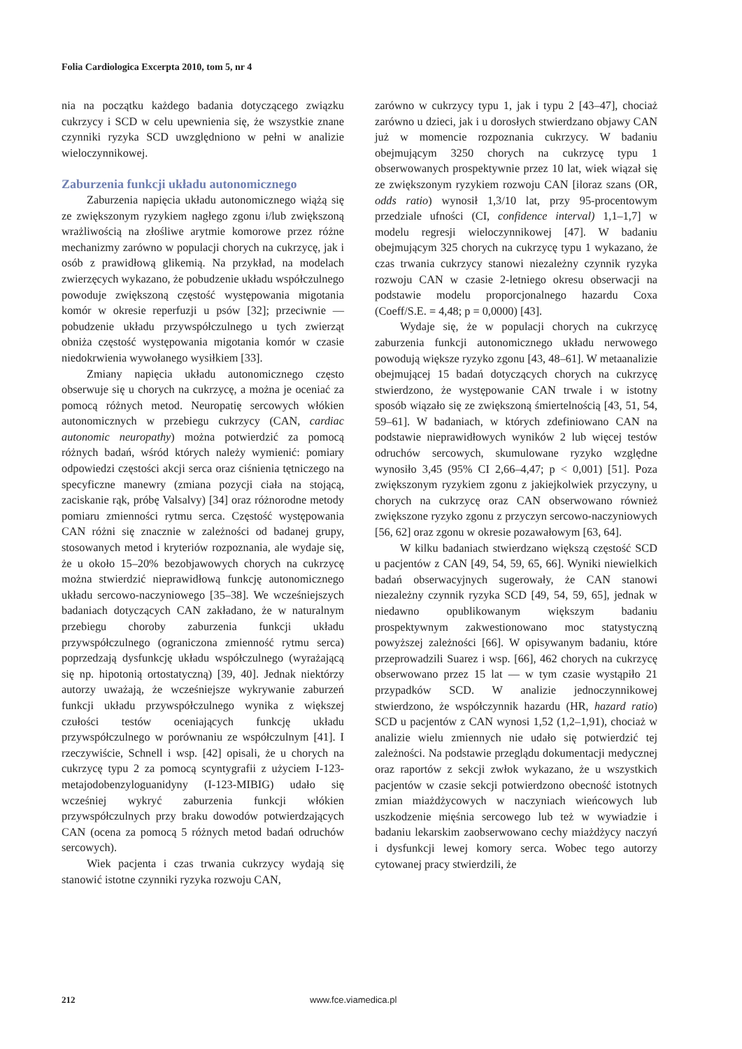Folia Cardiologica Excerpta 2010, tom 5, nr 4
nia na początku każdego badania dotyczącego związku cukrzycy i SCD w celu upewnienia się, że wszystkie znane czynniki ryzyka SCD uwzględniono w pełni w analizie wieloczynnikowej.
Zaburzenia funkcji układu autonomicznego
Zaburzenia napięcia układu autonomicznego wiążą się ze zwiększonym ryzykiem nagłego zgonu i/lub zwiększoną wrażliwością na złośliwe arytmie komorowe przez różne mechanizmy zarówno w populacji chorych na cukrzycę, jak i osób z prawidłową glikemią. Na przykład, na modelach zwierzęcych wykazano, że pobudzenie układu współczulnego powoduje zwiększoną częstość występowania migotania komór w okresie reperfuzji u psów [32]; przeciwnie — pobudzenie układu przywspółczulnego u tych zwierząt obniża częstość występowania migotania komór w czasie niedokrwienia wywołanego wysiłkiem [33].
Zmiany napięcia układu autonomicznego często obserwuje się u chorych na cukrzycę, a można je oceniać za pomocą różnych metod. Neuropatię sercowych włókien autonomicznych w przebiegu cukrzycy (CAN, cardiac autonomic neuropathy) można potwierdzić za pomocą różnych badań, wśród których należy wymienić: pomiary odpowiedzi częstości akcji serca oraz ciśnienia tętniczego na specyficzne manewry (zmiana pozycji ciała na stojącą, zaciskanie rąk, próbę Valsalvy) [34] oraz różnorodne metody pomiaru zmienności rytmu serca. Częstość występowania CAN różni się znacznie w zależności od badanej grupy, stosowanych metod i kryteriów rozpoznania, ale wydaje się, że u około 15–20% bezobjawowych chorych na cukrzycę można stwierdzić nieprawidłową funkcję autonomicznego układu sercowo-naczyniowego [35–38]. We wcześniejszych badaniach dotyczących CAN zakładano, że w naturalnym przebiegu choroby zaburzenia funkcji układu przywspółczulnego (ograniczona zmienność rytmu serca) poprzedzają dysfunkcję układu współczulnego (wyrażającą się np. hipotonią ortostatyczną) [39, 40]. Jednak niektórzy autorzy uważają, że wcześniejsze wykrywanie zaburzeń funkcji układu przywspółczulnego wynika z większej czułości testów oceniających funkcję układu przywspółczulnego w porównaniu ze współczulnym [41]. I rzeczywiście, Schnell i wsp. [42] opisali, że u chorych na cukrzycę typu 2 za pomocą scyntygrafii z użyciem I-123-metajodobenzyloguanidyny (I-123-MIBIG) udało się wcześniej wykryć zaburzenia funkcji włókien przywspółczulnych przy braku dowodów potwierdzających CAN (ocena za pomocą 5 różnych metod badań odruchów sercowych).
Wiek pacjenta i czas trwania cukrzycy wydają się stanowić istotne czynniki ryzyka rozwoju CAN,
zarówno w cukrzycy typu 1, jak i typu 2 [43–47], chociaż zarówno u dzieci, jak i u dorosłych stwierdzano objawy CAN już w momencie rozpoznania cukrzycy. W badaniu obejmującym 3250 chorych na cukrzycę typu 1 obserwowanych prospektywnie przez 10 lat, wiek wiązał się ze zwiększonym ryzykiem rozwoju CAN [iloraz szans (OR, odds ratio) wynosił 1,3/10 lat, przy 95-procentowym przedziale ufności (CI, confidence interval) 1,1–1,7] w modelu regresji wieloczynnikowej [47]. W badaniu obejmującym 325 chorych na cukrzycę typu 1 wykazano, że czas trwania cukrzycy stanowi niezależny czynnik ryzyka rozwoju CAN w czasie 2-letniego okresu obserwacji na podstawie modelu proporcjonalnego hazardu Coxa (Coeff/S.E. = 4,48; p = 0,0000) [43].
Wydaje się, że w populacji chorych na cukrzycę zaburzenia funkcji autonomicznego układu nerwowego powodują większe ryzyko zgonu [43, 48–61]. W metaanalizie obejmującej 15 badań dotyczących chorych na cukrzycę stwierdzono, że występowanie CAN trwale i w istotny sposób wiązało się ze zwiększoną śmiertelnością [43, 51, 54, 59–61]. W badaniach, w których zdefiniowano CAN na podstawie nieprawidłowych wyników 2 lub więcej testów odruchów sercowych, skumulowane ryzyko względne wynosiło 3,45 (95% CI 2,66–4,47; p < 0,001) [51]. Poza zwiększonym ryzykiem zgonu z jakiejkolwiek przyczyny, u chorych na cukrzycę oraz CAN obserwowano również zwiększone ryzyko zgonu z przyczyn sercowo-naczyniowych [56, 62] oraz zgonu w okresie pozawałowym [63, 64].
W kilku badaniach stwierdzano większą częstość SCD u pacjentów z CAN [49, 54, 59, 65, 66]. Wyniki niewielkich badań obserwacyjnych sugerowały, że CAN stanowi niezależny czynnik ryzyka SCD [49, 54, 59, 65], jednak w niedawno opublikowanym większym badaniu prospektywnym zakwestionowano moc statystyczną powyższej zależności [66]. W opisywanym badaniu, które przeprowadzili Suarez i wsp. [66], 462 chorych na cukrzycę obserwowano przez 15 lat — w tym czasie wystąpiło 21 przypadków SCD. W analizie jednoczynnikowej stwierdzono, że współczynnik hazardu (HR, hazard ratio) SCD u pacjentów z CAN wynosi 1,52 (1,2–1,91), chociaż w analizie wielu zmiennych nie udało się potwierdzić tej zależności. Na podstawie przeglądu dokumentacji medycznej oraz raportów z sekcji zwłok wykazano, że u wszystkich pacjentów w czasie sekcji potwierdzono obecność istotnych zmian miażdżycowych w naczyniach wieńcowych lub uszkodzenie mięśnia sercowego lub też w wywiadzie i badaniu lekarskim zaobserwowano cechy miażdżycy naczyń i dysfunkcji lewej komory serca. Wobec tego autorzy cytowanej pracy stwierdzili, że
212 www.fce.viamedica.pl